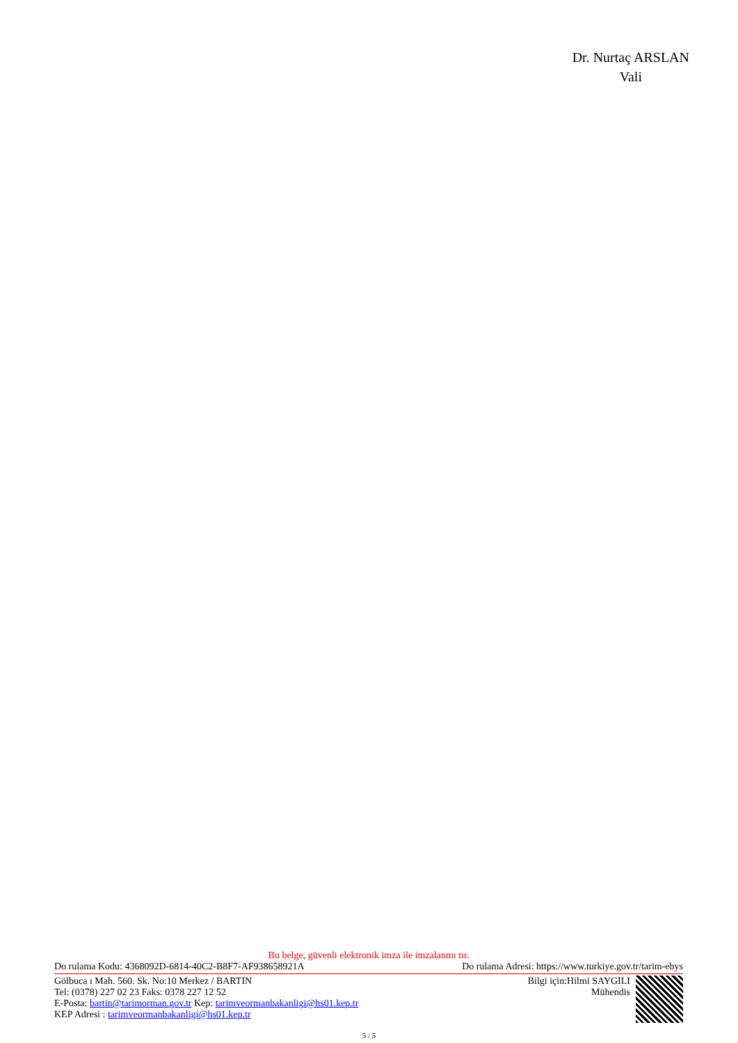Dr. Nurtaç ARSLAN
Vali
Bu belge, güvenli elektronik imza ile imzalanmı tır.
Do rulama Kodu: 4368092D-6814-40C2-B8F7-AF938658921A Do rulama Adresi: https://www.turkiye.gov.tr/tarim-ebys
Gölbuca ı Mah. 560. Sk. No:10 Merkez / BARTIN
Tel: (0378) 227 02 23 Faks: 0378 227 12 52
E-Posta: bartin@tarimorman.gov.tr Kep: tarimveormanbakanligi@hs01.kep.tr
KEP Adresi : tarimveormanbakanligi@hs01.kep.tr
Bilgi için:Hilmi SAYGILI
Mühendis
5 / 5